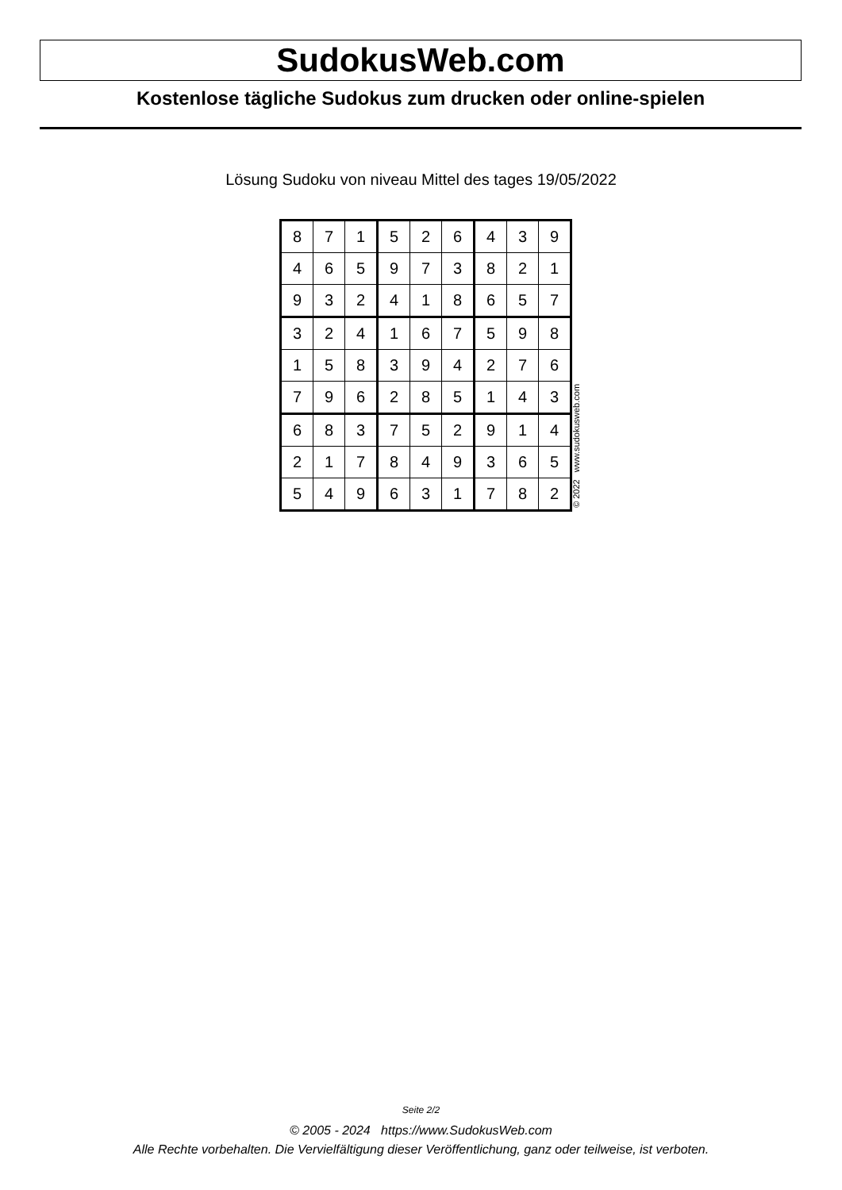SudokusWeb.com
Kostenlose tägliche Sudokus zum drucken oder online-spielen
Lösung Sudoku von niveau Mittel des tages 19/05/2022
| 8 | 7 | 1 | 5 | 2 | 6 | 4 | 3 | 9 |
| 4 | 6 | 5 | 9 | 7 | 3 | 8 | 2 | 1 |
| 9 | 3 | 2 | 4 | 1 | 8 | 6 | 5 | 7 |
| 3 | 2 | 4 | 1 | 6 | 7 | 5 | 9 | 8 |
| 1 | 5 | 8 | 3 | 9 | 4 | 2 | 7 | 6 |
| 7 | 9 | 6 | 2 | 8 | 5 | 1 | 4 | 3 |
| 6 | 8 | 3 | 7 | 5 | 2 | 9 | 1 | 4 |
| 2 | 1 | 7 | 8 | 4 | 9 | 3 | 6 | 5 |
| 5 | 4 | 9 | 6 | 3 | 1 | 7 | 8 | 2 |
© 2022 www.sudokusweb.com
Seite 2/2
© 2005 - 2024 https://www.SudokusWeb.com
Alle Rechte vorbehalten. Die Vervielfältigung dieser Veröffentlichung, ganz oder teilweise, ist verboten.